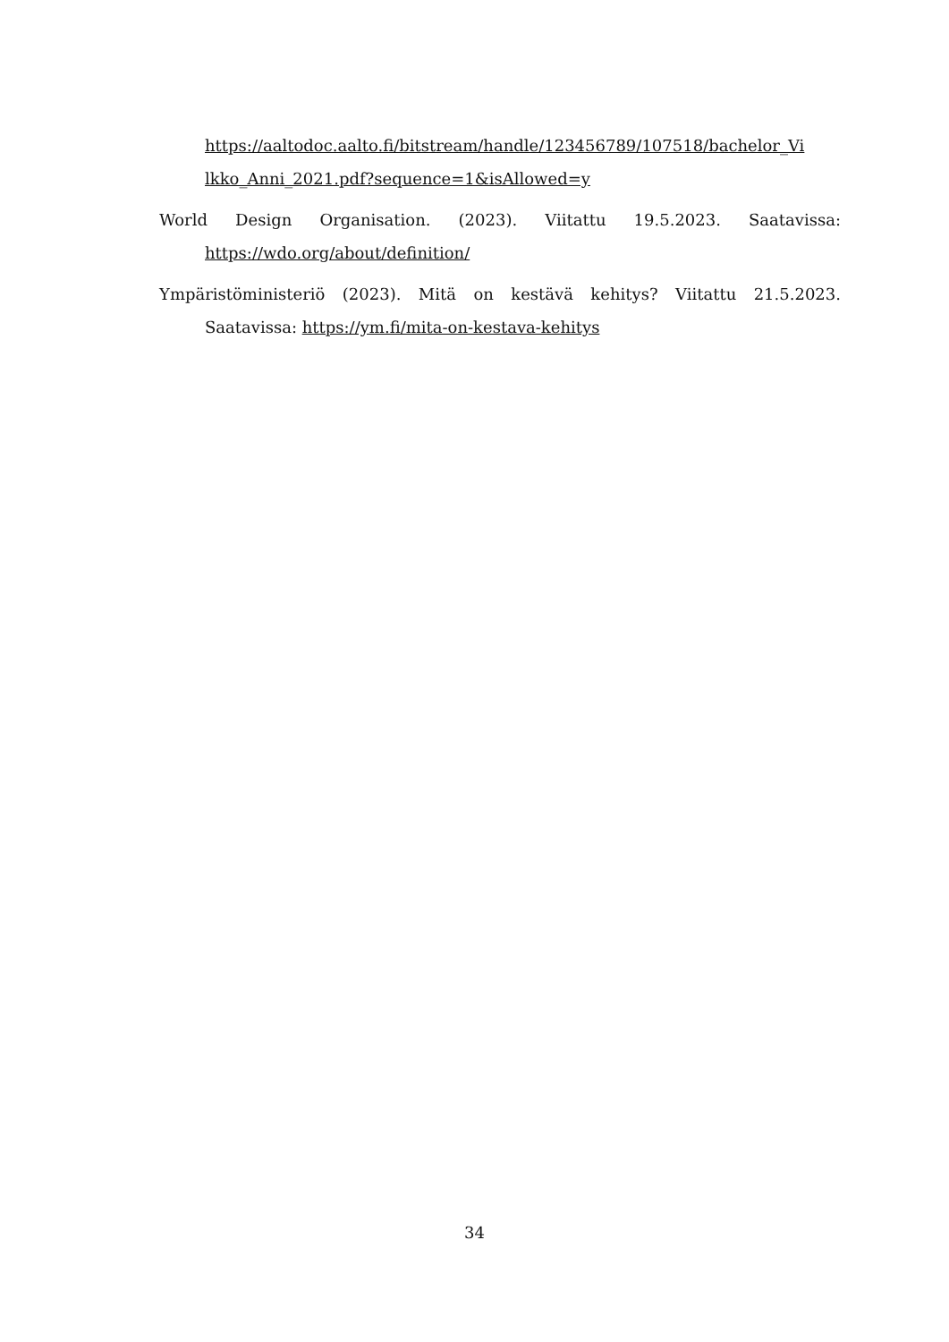https://aaltodoc.aalto.fi/bitstream/handle/123456789/107518/bachelor_Vi lkko_Anni_2021.pdf?sequence=1&isAllowed=y
World Design Organisation. (2023). Viitattu 19.5.2023. Saatavissa: https://wdo.org/about/definition/
Ympäristöministeriö (2023). Mitä on kestävä kehitys? Viitattu 21.5.2023. Saatavissa: https://ym.fi/mita-on-kestava-kehitys
34